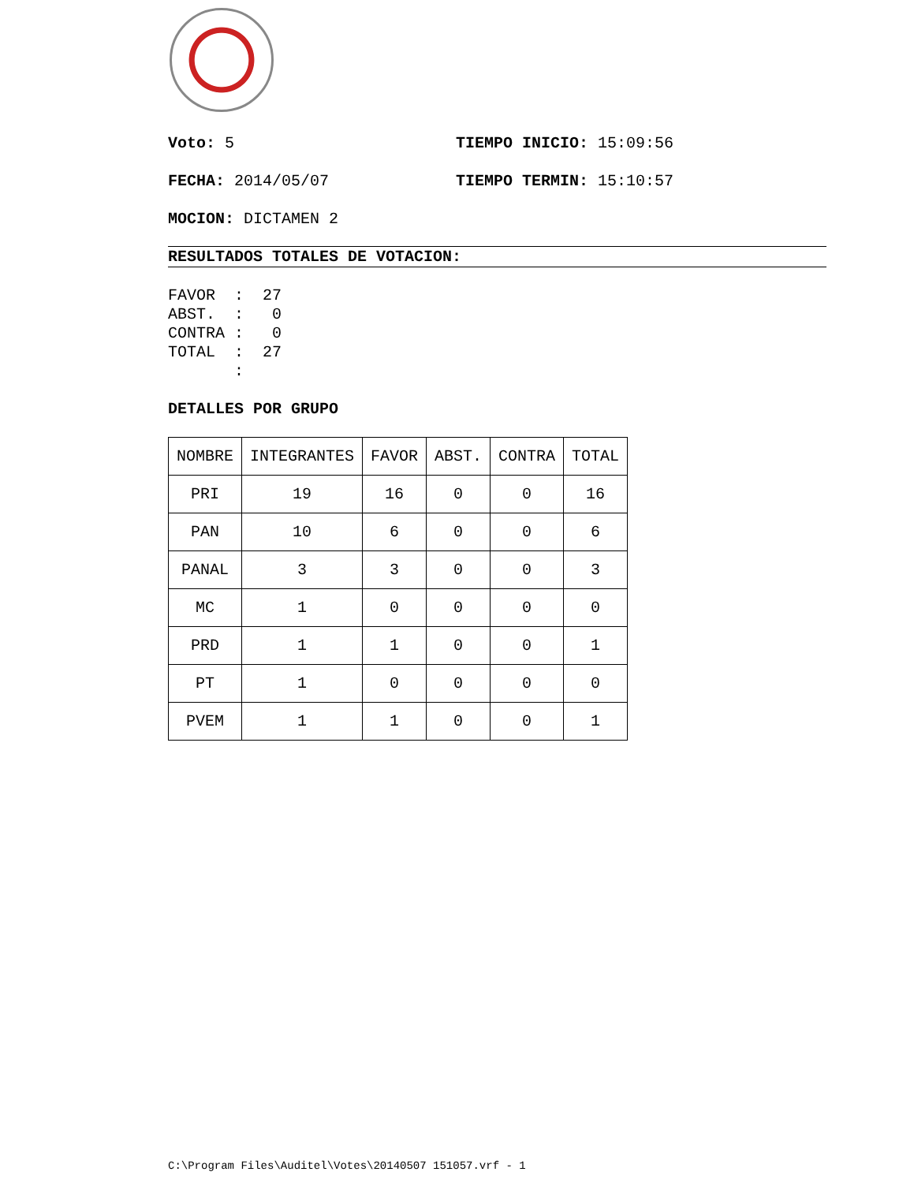Voto: 5 TIEMPO INICIO: 15:09:56
FECHA: 2014/05/07 TIEMPO TERMIN: 15:10:57
MOCION: DICTAMEN 2
RESULTADOS TOTALES DE VOTACION:
FAVOR  :  27
ABST.  :   0
CONTRA :   0
TOTAL  :  27
       :
DETALLES POR GRUPO
| NOMBRE | INTEGRANTES | FAVOR | ABST. | CONTRA | TOTAL |
| PRI | 19 | 16 | 0 | 0 | 16 |
| PAN | 10 | 6 | 0 | 0 | 6 |
| PANAL | 3 | 3 | 0 | 0 | 3 |
| MC | 1 | 0 | 0 | 0 | 0 |
| PRD | 1 | 1 | 0 | 0 | 1 |
| PT | 1 | 0 | 0 | 0 | 0 |
| PVEM | 1 | 1 | 0 | 0 | 1 |
C:\Program Files\Auditel\Votes\20140507 151057.vrf - 1